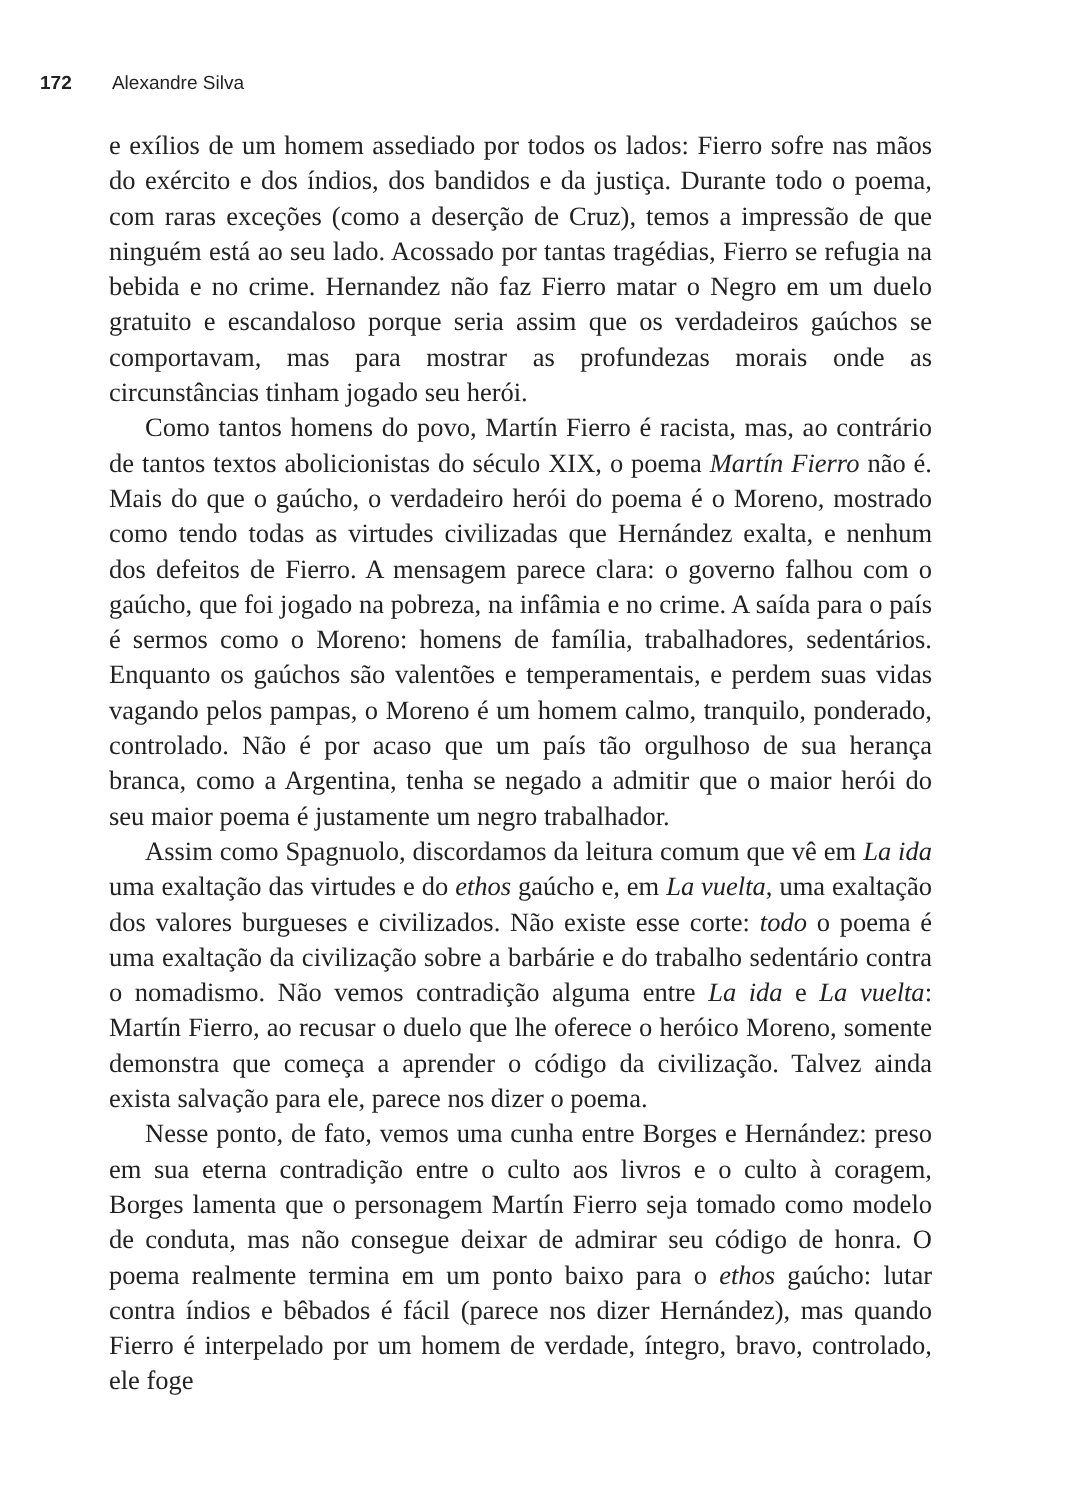172 Alexandre Silva
e exílios de um homem assediado por todos os lados: Fierro sofre nas mãos do exército e dos índios, dos bandidos e da justiça. Durante todo o poema, com raras exceções (como a deserção de Cruz), temos a impressão de que ninguém está ao seu lado. Acossado por tantas tragédias, Fierro se refugia na bebida e no crime. Hernandez não faz Fierro matar o Negro em um duelo gratuito e escandaloso porque seria assim que os verdadeiros gaúchos se comportavam, mas para mostrar as profundezas morais onde as circunstâncias tinham jogado seu herói.
Como tantos homens do povo, Martín Fierro é racista, mas, ao contrário de tantos textos abolicionistas do século XIX, o poema Martín Fierro não é. Mais do que o gaúcho, o verdadeiro herói do poema é o Moreno, mostrado como tendo todas as virtudes civilizadas que Hernández exalta, e nenhum dos defeitos de Fierro. A mensagem parece clara: o governo falhou com o gaúcho, que foi jogado na pobreza, na infâmia e no crime. A saída para o país é sermos como o Moreno: homens de família, trabalhadores, sedentários. Enquanto os gaúchos são valentões e temperamentais, e perdem suas vidas vagando pelos pampas, o Moreno é um homem calmo, tranquilo, ponderado, controlado. Não é por acaso que um país tão orgulhoso de sua herança branca, como a Argentina, tenha se negado a admitir que o maior herói do seu maior poema é justamente um negro trabalhador.
Assim como Spagnuolo, discordamos da leitura comum que vê em La ida uma exaltação das virtudes e do ethos gaúcho e, em La vuelta, uma exaltação dos valores burgueses e civilizados. Não existe esse corte: todo o poema é uma exaltação da civilização sobre a barbárie e do trabalho sedentário contra o nomadismo. Não vemos contradição alguma entre La ida e La vuelta: Martín Fierro, ao recusar o duelo que lhe oferece o heróico Moreno, somente demonstra que começa a aprender o código da civilização. Talvez ainda exista salvação para ele, parece nos dizer o poema.
Nesse ponto, de fato, vemos uma cunha entre Borges e Hernández: preso em sua eterna contradição entre o culto aos livros e o culto à coragem, Borges lamenta que o personagem Martín Fierro seja tomado como modelo de conduta, mas não consegue deixar de admirar seu código de honra. O poema realmente termina em um ponto baixo para o ethos gaúcho: lutar contra índios e bêbados é fácil (parece nos dizer Hernández), mas quando Fierro é interpelado por um homem de verdade, íntegro, bravo, controlado, ele foge